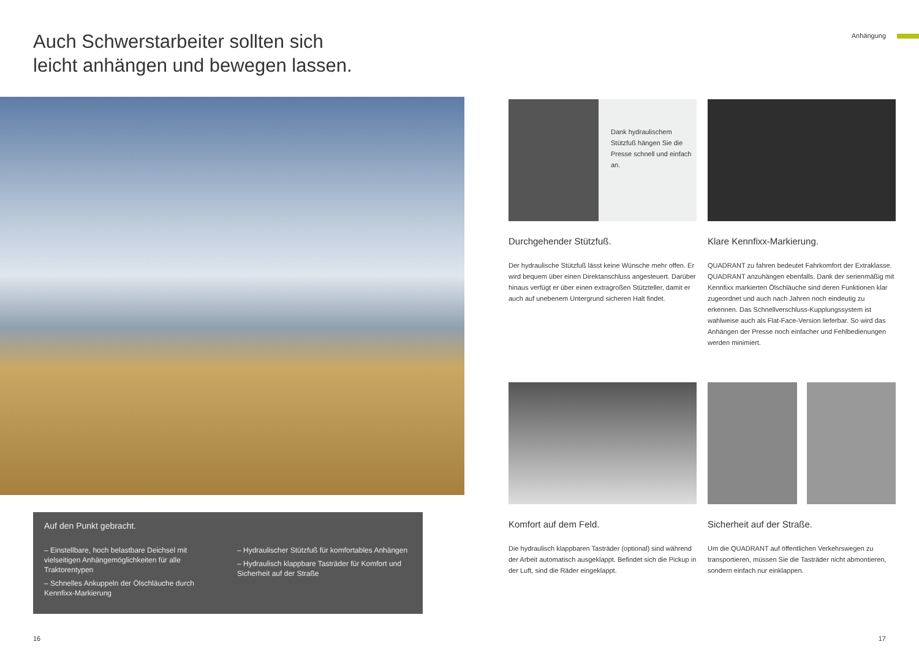Auch Schwerstarbeiter sollten sich
leicht anhängen und bewegen lassen.
Auf den Punkt gebracht.
– Einstellbare, hoch belastbare Deichsel mit vielseitigen Anhängemöglichkeiten für alle Traktorentypen
– Schnelles Ankuppeln der Ölschläuche durch Kennfixx-Markierung
– Hydraulischer Stützfuß für komfortables Anhängen
– Hydraulisch klappbare Tasträder für Komfort und Sicherheit auf der Straße
16
Anhängung
Dank hydraulischem Stützfuß hängen Sie die Presse schnell und einfach an.
Durchgehender Stützfuß.
Der hydraulische Stützfuß lässt keine Wünsche mehr offen. Er wird bequem über einen Direktanschluss angesteuert. Darüber hinaus verfügt er über einen extragroßen Stützteller, damit er auch auf unebenem Untergrund sicheren Halt findet.
Klare Kennfixx-Markierung.
QUADRANT zu fahren bedeutet Fahrkomfort der Extraklasse. QUADRANT anzuhängen ebenfalls. Dank der serienmäßig mit Kennfixx markierten Ölschläuche sind deren Funktionen klar zugeordnet und auch nach Jahren noch eindeutig zu erkennen. Das Schnellverschluss-Kupplungssystem ist wahlweise auch als Flat-Face-Version lieferbar. So wird das Anhängen der Presse noch einfacher und Fehlbedienungen werden minimiert.
Komfort auf dem Feld.
Die hydraulisch klappbaren Tasträder (optional) sind während der Arbeit automatisch ausgeklappt. Befindet sich die Pickup in der Luft, sind die Räder eingeklappt.
Sicherheit auf der Straße.
Um die QUADRANT auf öffentlichen Verkehrswegen zu transportieren, müssen Sie die Tasträder nicht abmontieren, sondern einfach nur einklappen.
17